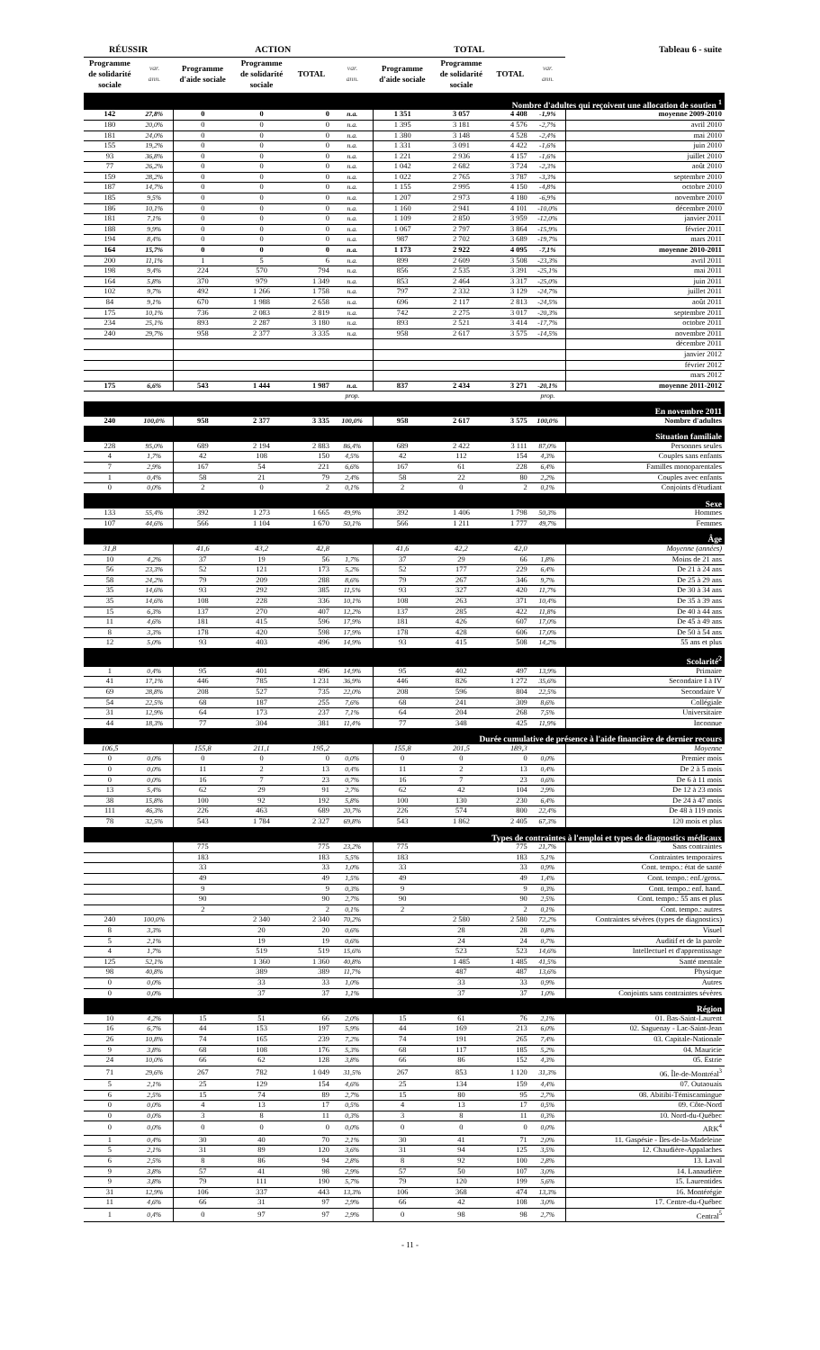| RÉUSSIR | | ACTION | | | | TOTAL | | | | Tableau 6 - suite | |
| --- | --- | --- | --- | --- | --- | --- | --- | --- | --- | --- | --- |
| Programme de solidarité sociale | var. ann. | Programme d'aide sociale | Programme de solidarité sociale | TOTAL | var. ann. | Programme d'aide sociale | Programme de solidarité sociale | TOTAL | var. ann. | | |
| Nombre d'adultes qui reçoivent une allocation de soutien <sup>1</sup> | | | | | | | | | | | |
| 142 | 27,8% | 0 | 0 | 0 | n.a. | 1 351 | 3 057 | 4 408 | -1,9% | moyenne 2009-2010 | |
| 180 | 20,0% | 0 | 0 | 0 | n.a. | 1 395 | 3 181 | 4 576 | -2,7% | avril 2010 | |
| 181 | 24,0% | 0 | 0 | 0 | n.a. | 1 380 | 3 148 | 4 528 | -2,4% | mai 2010 | |
| 155 | 19,2% | 0 | 0 | 0 | n.a. | 1 331 | 3 091 | 4 422 | -1,6% | juin 2010 | |
| 93 | 36,8% | 0 | 0 | 0 | n.a. | 1 221 | 2 936 | 4 157 | -1,6% | juillet 2010 | |
| 77 | 26,2% | 0 | 0 | 0 | n.a. | 1 042 | 2 682 | 3 724 | -2,3% | août 2010 | |
| 159 | 28,2% | 0 | 0 | 0 | n.a. | 1 022 | 2 765 | 3 787 | -3,3% | septembre 2010 | |
| 187 | 14,7% | 0 | 0 | 0 | n.a. | 1 155 | 2 995 | 4 150 | -4,8% | octobre 2010 | |
| 185 | 9,5% | 0 | 0 | 0 | n.a. | 1 207 | 2 973 | 4 180 | -6,9% | novembre 2010 | |
| 186 | 10,1% | 0 | 0 | 0 | n.a. | 1 160 | 2 941 | 4 101 | -10,0% | décembre 2010 | |
| 181 | 7,1% | 0 | 0 | 0 | n.a. | 1 109 | 2 850 | 3 959 | -12,0% | janvier 2011 | |
| 188 | 9,9% | 0 | 0 | 0 | n.a. | 1 067 | 2 797 | 3 864 | -15,9% | février 2011 | |
| 194 | 8,4% | 0 | 0 | 0 | n.a. | 987 | 2 702 | 3 689 | -19,7% | mars 2011 | |
| 164 | 15,7% | 0 | 0 | 0 | n.a. | 1 173 | 2 922 | 4 095 | -7,1% | moyenne 2010-2011 | |
| 200 | 11,1% | 1 | 5 | 6 | n.a. | 899 | 2 609 | 3 508 | -23,3% | avril 2011 | |
| 198 | 9,4% | 224 | 570 | 794 | n.a. | 856 | 2 535 | 3 391 | -25,1% | mai 2011 | |
| 164 | 5,8% | 370 | 979 | 1 349 | n.a. | 853 | 2 464 | 3 317 | -25,0% | juin 2011 | |
| 102 | 9,7% | 492 | 1 266 | 1 758 | n.a. | 797 | 2 332 | 3 129 | -24,7% | juillet 2011 | |
| 84 | 9,1% | 670 | 1 988 | 2 658 | n.a. | 696 | 2 117 | 2 813 | -24,5% | août 2011 | |
| 175 | 10,1% | 736 | 2 083 | 2 819 | n.a. | 742 | 2 275 | 3 017 | -20,3% | septembre 2011 | |
| 234 | 25,1% | 893 | 2 287 | 3 180 | n.a. | 893 | 2 521 | 3 414 | -17,7% | octobre 2011 | |
| 240 | 29,7% | 958 | 2 377 | 3 335 | n.a. | 958 | 2 617 | 3 575 | -14,5% | novembre 2011 | |
| | | | | | | | | | | décembre 2011 | |
| | | | | | | | | | | janvier 2012 | |
| | | | | | | | | | | février 2012 | |
| | | | | | | | | | | mars 2012 | |
| 175 | 6,6% | 543 | 1 444 | 1 987 | n.a. | 837 | 2 434 | 3 271 | -20,1% | moyenne 2011-2012 | |
| | | | | | prop. | | | | prop. | | |
| En novembre 2011 | | | | | | | | | | | |
| 240 | 100,0% | 958 | 2 377 | 3 335 | 100,0% | 958 | 2 617 | 3 575 | 100,0% | Nombre d'adultes | |
| Situation familiale | | | | | | | | | | | |
| 228 | 95,0% | 689 | 2 194 | 2 883 | 86,4% | 689 | 2 422 | 3 111 | 87,0% | Personnes seules | |
| 4 | 1,7% | 42 | 108 | 150 | 4,5% | 42 | 112 | 154 | 4,3% | Couples sans enfants | |
| 7 | 2,9% | 167 | 54 | 221 | 6,6% | 167 | 61 | 228 | 6,4% | Familles monoparentales | |
| 1 | 0,4% | 58 | 21 | 79 | 2,4% | 58 | 22 | 80 | 2,2% | Couples avec enfants | |
| 0 | 0,0% | 2 | 0 | 2 | 0,1% | 2 | 0 | 2 | 0,1% | Conjoints d'étudiant | |
| Sexe | | | | | | | | | | | |
| 133 | 55,4% | 392 | 1 273 | 1 665 | 49,9% | 392 | 1 406 | 1 798 | 50,3% | Hommes | |
| 107 | 44,6% | 566 | 1 104 | 1 670 | 50,1% | 566 | 1 211 | 1 777 | 49,7% | Femmes | |
| Âge | | | | | | | | | | | |
| 31,8 | | 41,6 | 43,2 | 42,8 | | 41,6 | 42,2 | 42,0 | | Moyenne (années) | |
| 10 | 4,2% | 37 | 19 | 56 | 1,7% | 37 | 29 | 66 | 1,8% | Moins de 21 ans | |
| 56 | 23,3% | 52 | 121 | 173 | 5,2% | 52 | 177 | 229 | 6,4% | De 21 à 24 ans | |
| 58 | 24,2% | 79 | 209 | 288 | 8,6% | 79 | 267 | 346 | 9,7% | De 25 à 29 ans | |
| 35 | 14,6% | 93 | 292 | 385 | 11,5% | 93 | 327 | 420 | 11,7% | De 30 à 34 ans | |
| 35 | 14,6% | 108 | 228 | 336 | 10,1% | 108 | 263 | 371 | 10,4% | De 35 à 39 ans | |
| 15 | 6,3% | 137 | 270 | 407 | 12,2% | 137 | 285 | 422 | 11,8% | De 40 à 44 ans | |
| 11 | 4,6% | 181 | 415 | 596 | 17,9% | 181 | 426 | 607 | 17,0% | De 45 à 49 ans | |
| 8 | 3,3% | 178 | 420 | 598 | 17,9% | 178 | 428 | 606 | 17,0% | De 50 à 54 ans | |
| 12 | 5,0% | 93 | 403 | 496 | 14,9% | 93 | 415 | 508 | 14,2% | 55 ans et plus | |
| Scolarité<sup>2</sup> | | | | | | | | | | | |
| 1 | 0,4% | 95 | 401 | 496 | 14,9% | 95 | 402 | 497 | 13,9% | Primaire | |
| 41 | 17,1% | 446 | 785 | 1 231 | 36,9% | 446 | 826 | 1 272 | 35,6% | Secondaire I à IV | |
| 69 | 28,8% | 208 | 527 | 735 | 22,0% | 208 | 596 | 804 | 22,5% | Secondaire V | |
| 54 | 22,5% | 68 | 187 | 255 | 7,6% | 68 | 241 | 309 | 8,6% | Collégiale | |
| 31 | 12,9% | 64 | 173 | 237 | 7,1% | 64 | 204 | 268 | 7,5% | Universitaire | |
| 44 | 18,3% | 77 | 304 | 381 | 11,4% | 77 | 348 | 425 | 11,9% | Inconnue | |
| Durée cumulative de présence à l'aide financière de dernier recours | | | | | | | | | | | |
| 106,5 | | 155,8 | 211,1 | 195,2 | | 155,8 | 201,5 | 189,3 | | Moyenne | |
| 0 | 0,0% | 0 | 0 | 0 | 0,0% | 0 | 0 | 0 | 0,0% | Premier mois | |
| 0 | 0,0% | 11 | 2 | 13 | 0,4% | 11 | 2 | 13 | 0,4% | De 2 à 5 mois | |
| 0 | 0,0% | 16 | 7 | 23 | 0,7% | 16 | 7 | 23 | 0,6% | De 6 à 11 mois | |
| 13 | 5,4% | 62 | 29 | 91 | 2,7% | 62 | 42 | 104 | 2,9% | De 12 à 23 mois | |
| 38 | 15,8% | 100 | 92 | 192 | 5,8% | 100 | 130 | 230 | 6,4% | De 24 à 47 mois | |
| 111 | 46,3% | 226 | 463 | 689 | 20,7% | 226 | 574 | 800 | 22,4% | De 48 à 119 mois | |
| 78 | 32,5% | 543 | 1 784 | 2 327 | 69,8% | 543 | 1 862 | 2 405 | 67,3% | 120 mois et plus | |
| Types de contraintes à l'emploi et types de diagnostics médicaux | | | | | | | | | | | |
| | | 775 | | 775 | 23,2% | 775 | | 775 | 21,7% | Sans contraintes | |
| | | 183 | | 183 | 5,5% | 183 | | 183 | 5,1% | Contraintes temporaires | |
| | | 33 | | 33 | 1,0% | 33 | | 33 | 0,9% | Cont. tempo.: état de santé | |
| | | 49 | | 49 | 1,5% | 49 | | 49 | 1,4% | Cont. tempo.: enf./gross. | |
| | | 9 | | 9 | 0,3% | 9 | | 9 | 0,3% | Cont. tempo.: enf. hand. | |
| | | 90 | | 90 | 2,7% | 90 | | 90 | 2,5% | Cont. tempo.: 55 ans et plus | |
| | | 2 | | 2 | 0,1% | 2 | | 2 | 0,1% | Cont. tempo.: autres | |
| 240 | 100,0% | | 2 340 | 2 340 | 70,2% | | 2 580 | 2 580 | 72,2% | Contraintes sévères (types de diagnostics) | |
| 8 | 3,3% | | 20 | 20 | 0,6% | | 28 | 28 | 0,8% | Visuel | |
| 5 | 2,1% | | 19 | 19 | 0,6% | | 24 | 24 | 0,7% | Auditif et de la parole | |
| 4 | 1,7% | | 519 | 519 | 15,6% | | 523 | 523 | 14,6% | Intellectuel et d'apprentissage | |
| 125 | 52,1% | | 1 360 | 1 360 | 40,8% | | 1 485 | 1 485 | 41,5% | Santé mentale | |
| 98 | 40,8% | | 389 | 389 | 11,7% | | 487 | 487 | 13,6% | Physique | |
| 0 | 0,0% | | 33 | 33 | 1,0% | | 33 | 33 | 0,9% | Autres | |
| 0 | 0,0% | | 37 | 37 | 1,1% | | 37 | 37 | 1,0% | Conjoints sans contraintes sévères | |
| Région | | | | | | | | | | | |
| 10 | 4,2% | 15 | 51 | 66 | 2,0% | 15 | 61 | 76 | 2,1% | 01. Bas-Saint-Laurent | |
| 16 | 6,7% | 44 | 153 | 197 | 5,9% | 44 | 169 | 213 | 6,0% | 02. Saguenay - Lac-Saint-Jean | |
| 26 | 10,8% | 74 | 165 | 239 | 7,2% | 74 | 191 | 265 | 7,4% | 03. Capitale-Nationale | |
| 9 | 3,8% | 68 | 108 | 176 | 5,3% | 68 | 117 | 185 | 5,2% | 04. Mauricie | |
| 24 | 10,0% | 66 | 62 | 128 | 3,8% | 66 | 86 | 152 | 4,3% | 05. Estrie | |
| 71 | 29,6% | 267 | 782 | 1 049 | 31,5% | 267 | 853 | 1 120 | 31,3% | 06. Île-de-Montréal<sup>3</sup> | |
| 5 | 2,1% | 25 | 129 | 154 | 4,6% | 25 | 134 | 159 | 4,4% | 07. Outaouais | |
| 6 | 2,5% | 15 | 74 | 89 | 2,7% | 15 | 80 | 95 | 2,7% | 08. Abitibi-Témiscamingue | |
| 0 | 0,0% | 4 | 13 | 17 | 0,5% | 4 | 13 | 17 | 0,5% | 09. Côte-Nord | |
| 0 | 0,0% | 3 | 8 | 11 | 0,3% | 3 | 8 | 11 | 0,3% | 10. Nord-du-Québec | |
| 0 | 0,0% | 0 | 0 | 0 | 0,0% | 0 | 0 | 0 | 0,0% | ARK<sup>4</sup> | |
| 1 | 0,4% | 30 | 40 | 70 | 2,1% | 30 | 41 | 71 | 2,0% | 11. Gaspésie - Îles-de-la-Madeleine | |
| 5 | 2,1% | 31 | 89 | 120 | 3,6% | 31 | 94 | 125 | 3,5% | 12. Chaudière-Appalaches | |
| 6 | 2,5% | 8 | 86 | 94 | 2,8% | 8 | 92 | 100 | 2,8% | 13. Laval | |
| 9 | 3,8% | 57 | 41 | 98 | 2,9% | 57 | 50 | 107 | 3,0% | 14. Lanaudière | |
| 9 | 3,8% | 79 | 111 | 190 | 5,7% | 79 | 120 | 199 | 5,6% | 15. Laurentides | |
| 31 | 12,9% | 106 | 337 | 443 | 13,3% | 106 | 368 | 474 | 13,3% | 16. Montérégie | |
| 11 | 4,6% | 66 | 31 | 97 | 2,9% | 66 | 42 | 108 | 3,0% | 17. Centre-du-Québec | |
| 1 | 0,4% | 0 | 97 | 97 | 2,9% | 0 | 98 | 98 | 2,7% | Central<sup>5</sup> | |
- 11 -